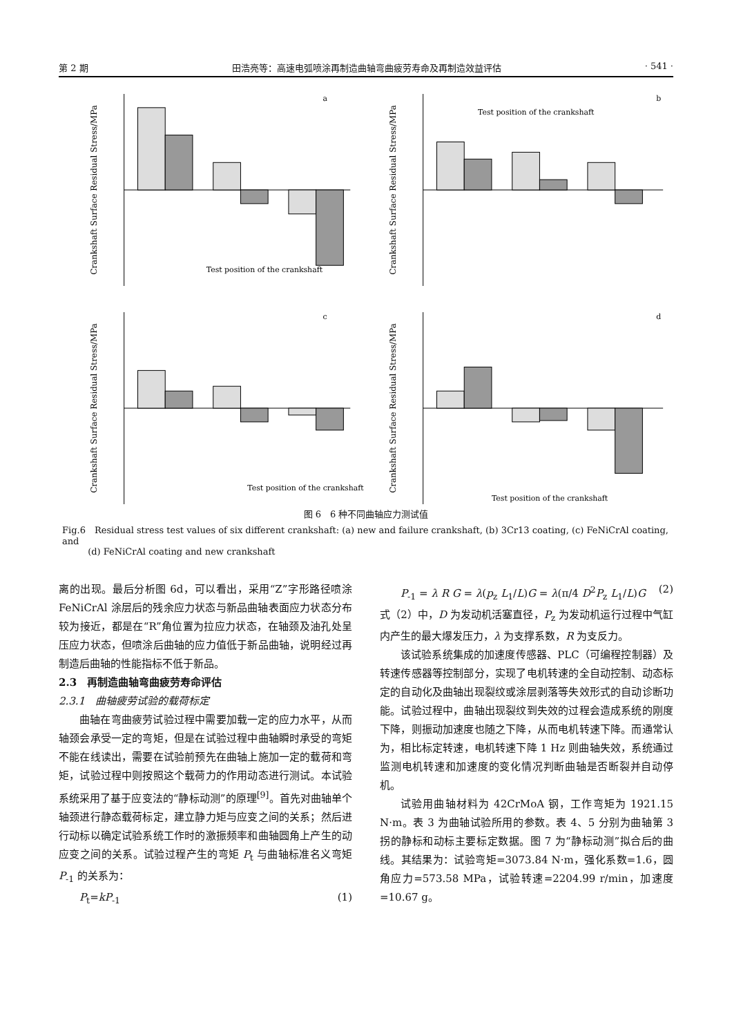第 2 期 田浩亮等：高速电弧喷涂再制造曲轴弯曲疲劳寿命及再制造效益评估 · 541 ·
Crankshaft Surface Residual Stress/MPa
a
Test position of the crankshaft
Crankshaft Surface Residual Stress/MPa
b
Test position of the crankshaft
Crankshaft Surface Residual Stress/MPa
c
Test position of the crankshaft
Crankshaft Surface Residual Stress/MPa
d
Test position of the crankshaft
图 6　6 种不同曲轴应力测试值
Fig.6　Residual stress test values of six different crankshaft: (a) new and failure crankshaft, (b) 3Cr13 coating, (c) FeNiCrAl coating, and
(d) FeNiCrAl coating and new crankshaft
离的出现。最后分析图 6d，可以看出，采用“Z”字形路径喷涂 FeNiCrAl 涂层后的残余应力状态与新品曲轴表面应力状态分布较为接近，都是在“R”角位置为拉应力状态，在轴颈及油孔处呈压应力状态，但喷涂后曲轴的应力值低于新品曲轴，说明经过再制造后曲轴的性能指标不低于新品。
2.3　再制造曲轴弯曲疲劳寿命评估
2.3.1　曲轴疲劳试验的载荷标定
曲轴在弯曲疲劳试验过程中需要加载一定的应力水平，从而轴颈会承受一定的弯矩，但是在试验过程中曲轴瞬时承受的弯矩不能在线读出，需要在试验前预先在曲轴上施加一定的载荷和弯矩，试验过程中则按照这个载荷力的作用动态进行测试。本试验系统采用了基于应变法的“静标动测”的原理<sup>[9]</sup>。首先对曲轴单个轴颈进行静态载荷标定，建立静力矩与应变之间的关系；然后进行动标以确定试验系统工作时的激振频率和曲轴圆角上产生的动应变之间的关系。试验过程产生的弯矩 P<sub>t</sub> 与曲轴标准名义弯矩 P<sub>-1</sub> 的关系为：
P<sub>t</sub>=kP<sub>-1</sub> (1)
P<sub>-1</sub> = λ R G = λ(p<sub>z</sub> L<sub>1</sub>/L)G = λ(π/4 D<sup>2</sup>P<sub>z</sub> L<sub>1</sub>/L)G (2)
式（2）中，D 为发动机活塞直径，P<sub>z</sub> 为发动机运行过程中气缸内产生的最大爆发压力，λ 为支撑系数，R 为支反力。
该试验系统集成的加速度传感器、PLC（可编程控制器）及转速传感器等控制部分，实现了电机转速的全自动控制、动态标定的自动化及曲轴出现裂纹或涂层剥落等失效形式的自动诊断功能。试验过程中，曲轴出现裂纹到失效的过程会造成系统的刚度下降，则振动加速度也随之下降，从而电机转速下降。而通常认为，相比标定转速，电机转速下降 1 Hz 则曲轴失效，系统通过监测电机转速和加速度的变化情况判断曲轴是否断裂并自动停机。
试验用曲轴材料为 42CrMoA 钢，工作弯矩为 1921.15 N·m。表 3 为曲轴试验所用的参数。表 4、5 分别为曲轴第 3 拐的静标和动标主要标定数据。图 7 为“静标动测”拟合后的曲线。其结果为：试验弯矩=3073.84 N·m，强化系数=1.6，圆角应力=573.58 MPa，试验转速=2204.99 r/min，加速度=10.67 g。